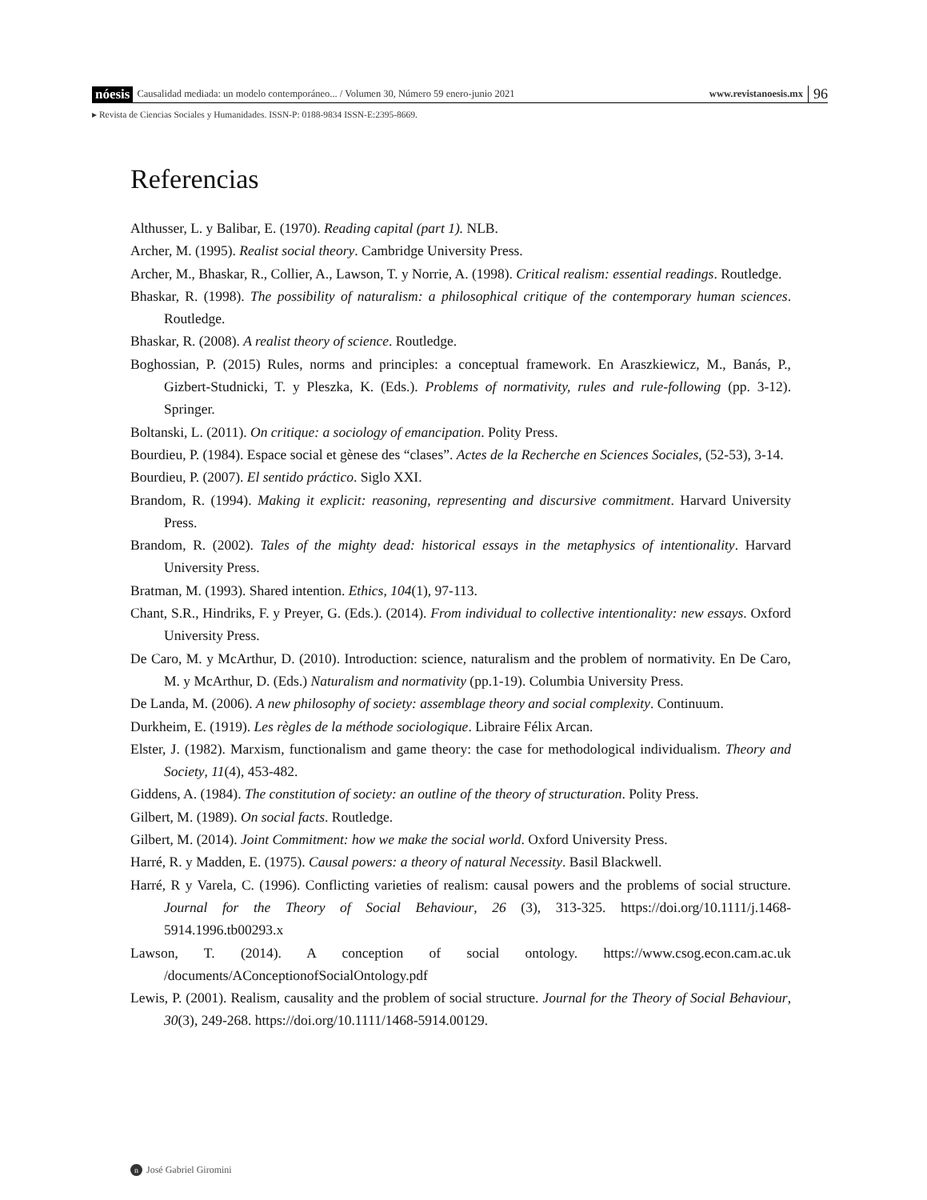nóesis Causalidad mediada: un modelo contemporáneo... / Volumen 30, Número 59 enero-junio 2021 www.revistanoesis.mx 96
▸ Revista de Ciencias Sociales y Humanidades. ISSN-P: 0188-9834 ISSN-E:2395-8669.
Referencias
Althusser, L. y Balibar, E. (1970). Reading capital (part 1). NLB.
Archer, M. (1995). Realist social theory. Cambridge University Press.
Archer, M., Bhaskar, R., Collier, A., Lawson, T. y Norrie, A. (1998). Critical realism: essential readings. Routledge.
Bhaskar, R. (1998). The possibility of naturalism: a philosophical critique of the contemporary human sciences. Routledge.
Bhaskar, R. (2008). A realist theory of science. Routledge.
Boghossian, P. (2015) Rules, norms and principles: a conceptual framework. En Araszkiewicz, M., Banás, P., Gizbert-Studnicki, T. y Pleszka, K. (Eds.). Problems of normativity, rules and rule-following (pp. 3-12). Springer.
Boltanski, L. (2011). On critique: a sociology of emancipation. Polity Press.
Bourdieu, P. (1984). Espace social et gènese des “clases”. Actes de la Recherche en Sciences Sociales, (52-53), 3-14.
Bourdieu, P. (2007). El sentido práctico. Siglo XXI.
Brandom, R. (1994). Making it explicit: reasoning, representing and discursive commitment. Harvard University Press.
Brandom, R. (2002). Tales of the mighty dead: historical essays in the metaphysics of intentionality. Harvard University Press.
Bratman, M. (1993). Shared intention. Ethics, 104(1), 97-113.
Chant, S.R., Hindriks, F. y Preyer, G. (Eds.). (2014). From individual to collective intentionality: new essays. Oxford University Press.
De Caro, M. y McArthur, D. (2010). Introduction: science, naturalism and the problem of normativity. En De Caro, M. y McArthur, D. (Eds.) Naturalism and normativity (pp.1-19). Columbia University Press.
De Landa, M. (2006). A new philosophy of society: assemblage theory and social complexity. Continuum.
Durkheim, E. (1919). Les règles de la méthode sociologique. Libraire Félix Arcan.
Elster, J. (1982). Marxism, functionalism and game theory: the case for methodological individualism. Theory and Society, 11(4), 453-482.
Giddens, A. (1984). The constitution of society: an outline of the theory of structuration. Polity Press.
Gilbert, M. (1989). On social facts. Routledge.
Gilbert, M. (2014). Joint Commitment: how we make the social world. Oxford University Press.
Harré, R. y Madden, E. (1975). Causal powers: a theory of natural Necessity. Basil Blackwell.
Harré, R y Varela, C. (1996). Conflicting varieties of realism: causal powers and the problems of social structure. Journal for the Theory of Social Behaviour, 26 (3), 313-325. https://doi.org/10.1111/j.1468-5914.1996.tb00293.x
Lawson, T. (2014). A conception of social ontology. https://www.csog.econ.cam.ac.uk /documents/AConceptionofSocialOntology.pdf
Lewis, P. (2001). Realism, causality and the problem of social structure. Journal for the Theory of Social Behaviour, 30(3), 249-268. https://doi.org/10.1111/1468-5914.00129.
n José Gabriel Giromini